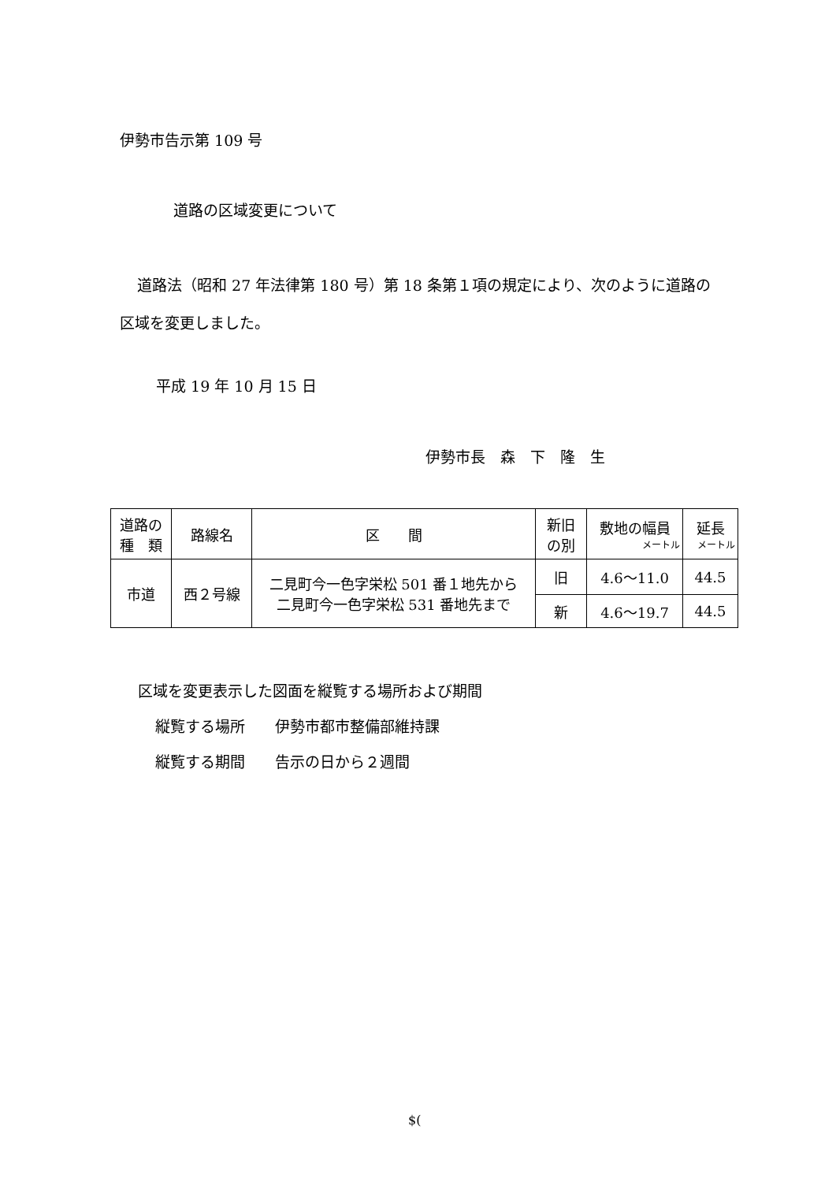伊勢市告示第 109 号
道路の区域変更について
道路法（昭和 27 年法律第 180 号）第 18 条第１項の規定により、次のように道路の区域を変更しました。
平成 19 年 10 月 15 日
伊勢市長　森　下　隆　生
| 道路の 種 類 | 路線名 | 区 間 | 新旧 の別 | 敷地の幅員 メートル | 延長 メートル |
| --- | --- | --- | --- | --- | --- |
| 市道 | 西２号線 | 二見町今一色字栄松 501 番１地先から 二見町今一色字栄松 531 番地先まで | 旧 | 4.6～11.0 | 44.5 |
| | | | 新 | 4.6～19.7 | 44.5 |
区域を変更表示した図面を縦覧する場所および期間
縦覧する場所　　伊勢市都市整備部維持課
縦覧する期間　　告示の日から２週間
$(